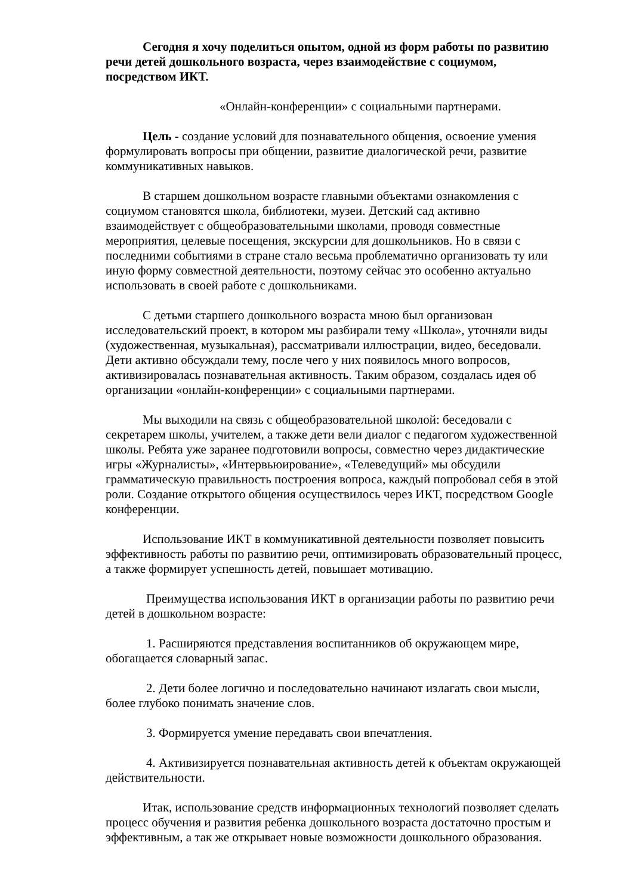Сегодня я хочу поделиться опытом, одной из форм работы по развитию речи детей дошкольного возраста, через взаимодействие с социумом, посредством ИКТ.
«Онлайн-конференции» с социальными партнерами.
Цель - создание условий для познавательного общения, освоение умения формулировать вопросы при общении, развитие диалогической речи, развитие коммуникативных навыков.
В старшем дошкольном возрасте главными объектами ознакомления с социумом становятся школа, библиотеки, музеи. Детский сад активно взаимодействует с общеобразовательными школами, проводя совместные мероприятия, целевые посещения, экскурсии для дошкольников. Но в связи с последними событиями в стране стало весьма проблематично организовать ту или иную форму совместной деятельности, поэтому сейчас это особенно актуально использовать в своей работе с дошкольниками.
С детьми старшего дошкольного возраста мною был организован исследовательский проект, в котором мы разбирали тему «Школа», уточняли виды (художественная, музыкальная), рассматривали иллюстрации, видео, беседовали. Дети активно обсуждали тему, после чего у них появилось много вопросов, активизировалась познавательная активность. Таким образом, создалась идея об организации «онлайн-конференции» с социальными партнерами.
Мы выходили на связь с общеобразовательной школой: беседовали с секретарем школы, учителем, а также дети вели диалог с педагогом художественной школы. Ребята уже заранее подготовили вопросы, совместно через дидактические игры «Журналисты», «Интервьюирование», «Телеведущий» мы обсудили грамматическую правильность построения вопроса, каждый попробовал себя в этой роли. Создание открытого общения осуществилось через ИКТ, посредством Google конференции.
Использование ИКТ в коммуникативной деятельности позволяет повысить эффективность работы по развитию речи, оптимизировать образовательный процесс, а также формирует успешность детей, повышает мотивацию.
Преимущества использования ИКТ в организации работы по развитию речи детей в дошкольном возрасте:
1. Расширяются представления воспитанников об окружающем мире, обогащается словарный запас.
2. Дети более логично и последовательно начинают излагать свои мысли, более глубоко понимать значение слов.
3. Формируется умение передавать свои впечатления.
4. Активизируется познавательная активность детей к объектам окружающей действительности.
Итак, использование средств информационных технологий позволяет сделать процесс обучения и развития ребенка дошкольного возраста достаточно простым и эффективным, а так же открывает новые возможности дошкольного образования.